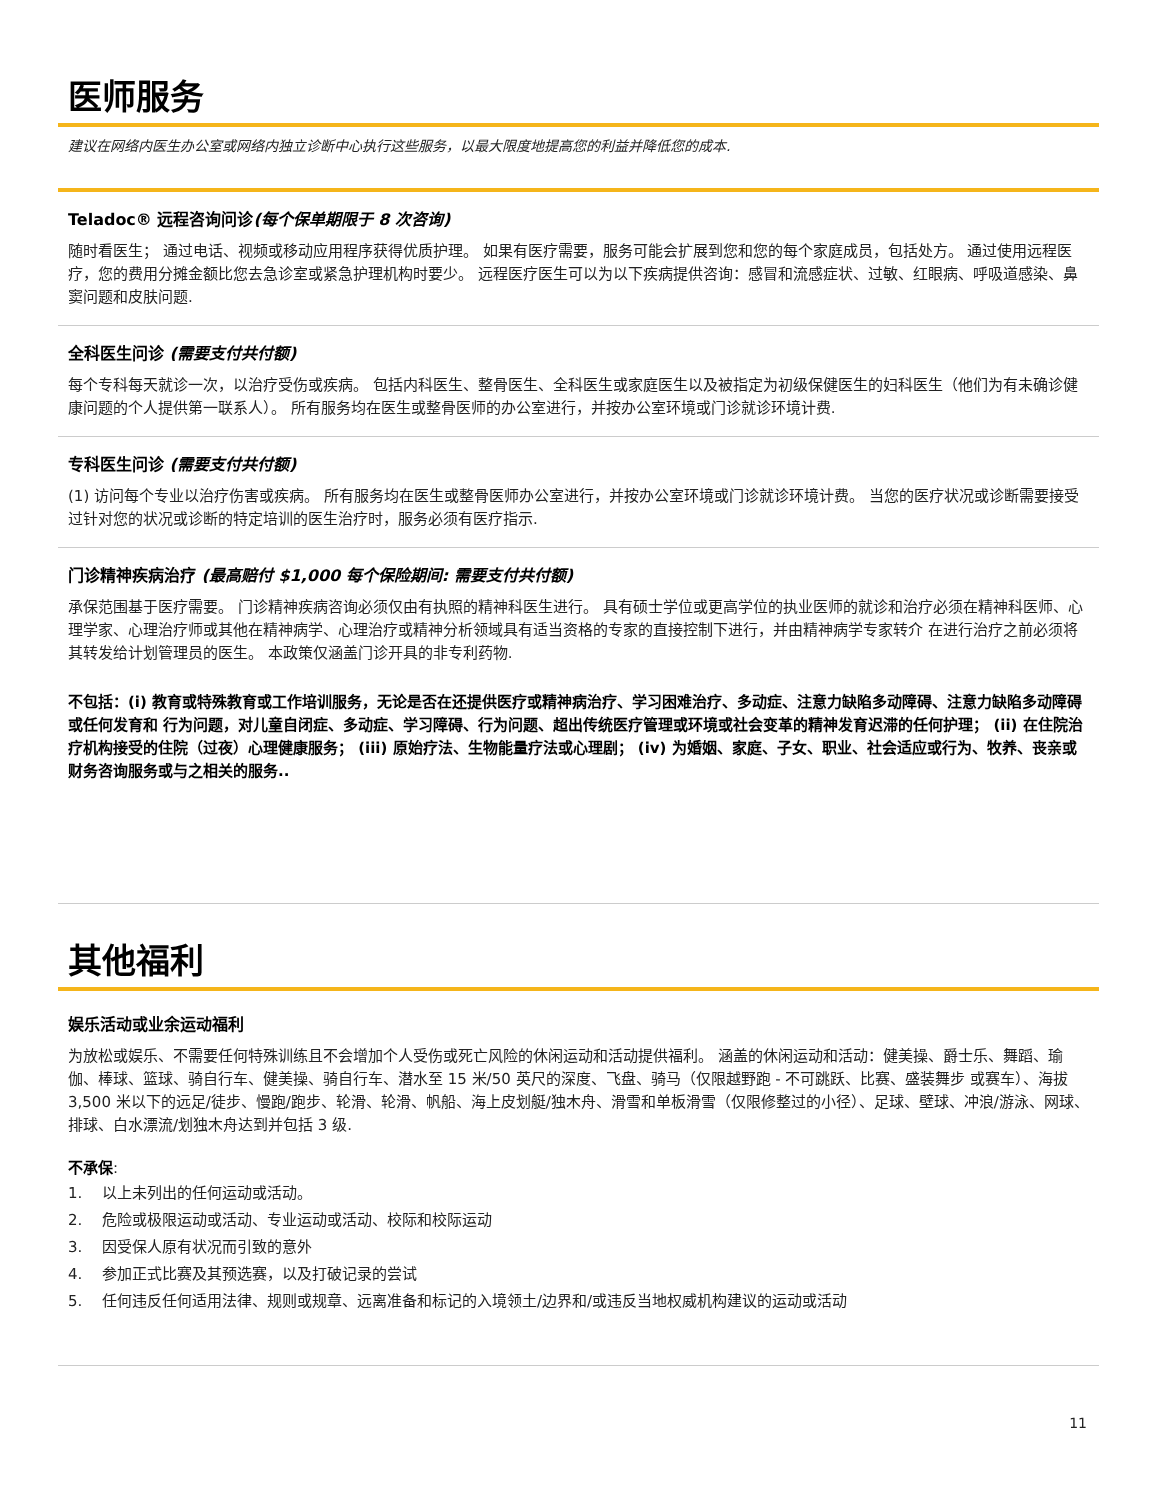医师服务
建议在网络内医生办公室或网络内独立诊断中心执行这些服务，以最大限度地提高您的利益并降低您的成本.
Teladoc® 远程咨询问诊(每个保单期限于 8 次咨询)
随时看医生； 通过电话、视频或移动应用程序获得优质护理。 如果有医疗需要，服务可能会扩展到您和您的每个家庭成员，包括处方。 通过使用远程医疗，您的费用分摊金额比您去急诊室或紧急护理机构时要少。 远程医疗医生可以为以下疾病提供咨询：感冒和流感症状、过敏、红眼病、呼吸道感染、鼻窦问题和皮肤问题.
全科医生问诊 (需要支付共付额)
每个专科每天就诊一次，以治疗受伤或疾病。 包括内科医生、整骨医生、全科医生或家庭医生以及被指定为初级保健医生的妇科医生（他们为有未确诊健康问题的个人提供第一联系人）。 所有服务均在医生或整骨医师的办公室进行，并按办公室环境或门诊就诊环境计费.
专科医生问诊 (需要支付共付额)
(1) 访问每个专业以治疗伤害或疾病。 所有服务均在医生或整骨医师办公室进行，并按办公室环境或门诊就诊环境计费。 当您的医疗状况或诊断需要接受过针对您的状况或诊断的特定培训的医生治疗时，服务必须有医疗指示.
门诊精神疾病治疗 (最高赔付 $1,000 每个保险期间: 需要支付共付额)
承保范围基于医疗需要。 门诊精神疾病咨询必须仅由有执照的精神科医生进行。 具有硕士学位或更高学位的执业医师的就诊和治疗必须在精神科医师、心理学家、心理治疗师或其他在精神病学、心理治疗或精神分析领域具有适当资格的专家的直接控制下进行，并由精神病学专家转介 在进行治疗之前必须将其转发给计划管理员的医生。 本政策仅涵盖门诊开具的非专利药物.
不包括：(i) 教育或特殊教育或工作培训服务，无论是否在还提供医疗或精神病治疗、学习困难治疗、多动症、注意力缺陷多动障碍、注意力缺陷多动障碍或任何发育和 行为问题，对儿童自闭症、多动症、学习障碍、行为问题、超出传统医疗管理或环境或社会变革的精神发育迟滞的任何护理； (ii) 在住院治疗机构接受的住院（过夜）心理健康服务； (iii) 原始疗法、生物能量疗法或心理剧； (iv) 为婚姻、家庭、子女、职业、社会适应或行为、牧养、丧亲或财务咨询服务或与之相关的服务..
其他福利
娱乐活动或业余运动福利
为放松或娱乐、不需要任何特殊训练且不会增加个人受伤或死亡风险的休闲运动和活动提供福利。 涵盖的休闲运动和活动：健美操、爵士乐、舞蹈、瑜伽、棒球、篮球、骑自行车、健美操、骑自行车、潜水至 15 米/50 英尺的深度、飞盘、骑马（仅限越野跑 - 不可跳跃、比赛、盛装舞步 或赛车）、海拔 3,500 米以下的远足/徒步、慢跑/跑步、轮滑、轮滑、帆船、海上皮划艇/独木舟、滑雪和单板滑雪（仅限修整过的小径）、足球、壁球、冲浪/游泳、网球、 排球、白水漂流/划独木舟达到并包括 3 级.
不承保:
1. 以上未列出的任何运动或活动。
2. 危险或极限运动或活动、专业运动或活动、校际和校际运动
3. 因受保人原有状况而引致的意外
4. 参加正式比赛及其预选赛，以及打破记录的尝试
5. 任何违反任何适用法律、规则或规章、远离准备和标记的入境领土/边界和/或违反当地权威机构建议的运动或活动
11